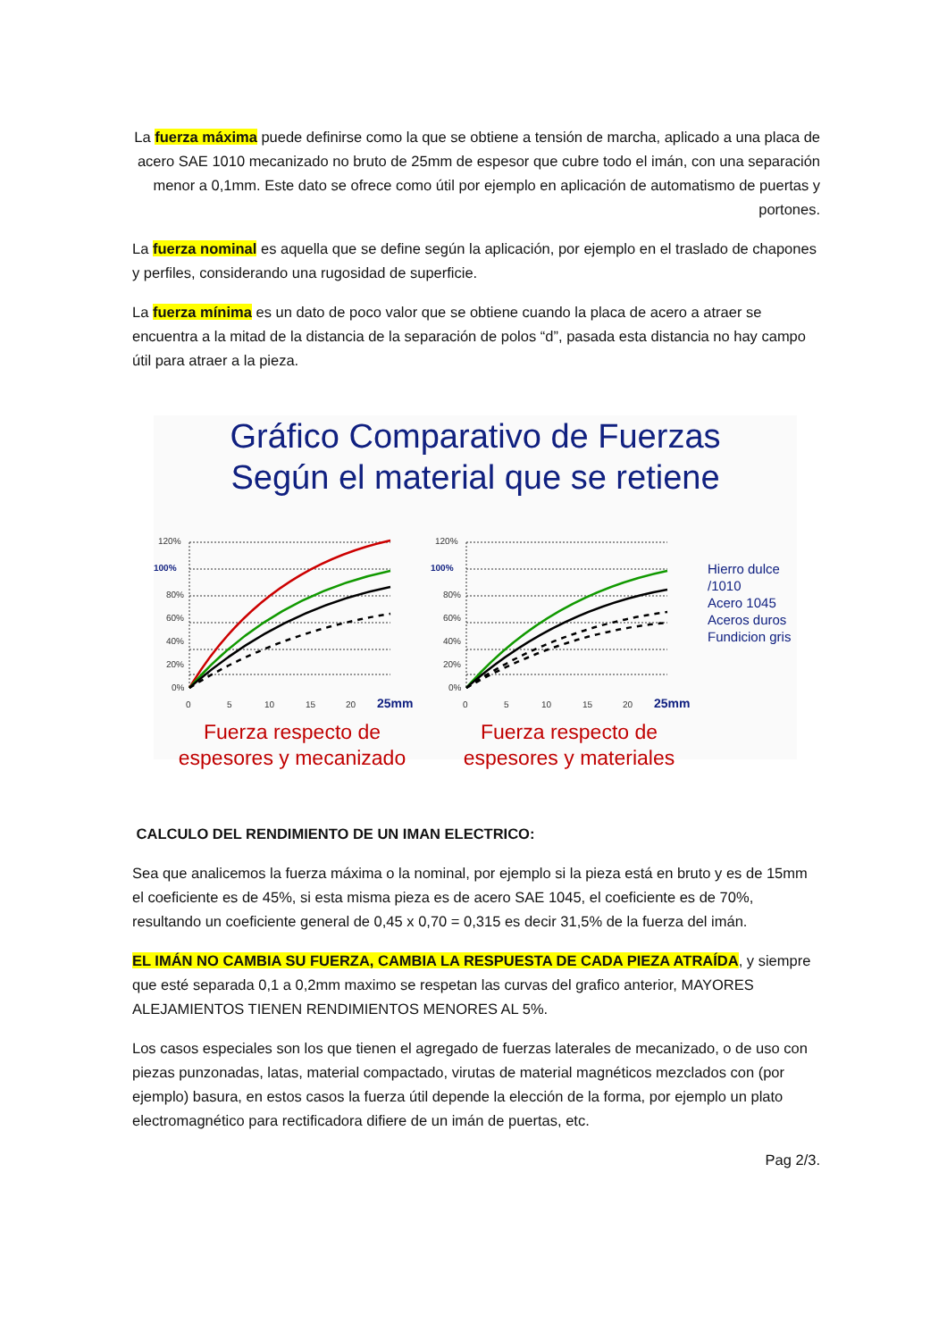La fuerza máxima puede definirse como la que se obtiene a tensión de marcha, aplicado a una placa de acero SAE 1010 mecanizado no bruto de 25mm de espesor que cubre todo el imán, con una separación menor a 0,1mm. Este dato se ofrece como útil por ejemplo en aplicación de automatismo de puertas y portones.
La fuerza nominal es aquella que se define según la aplicación, por ejemplo en el traslado de chapones y perfiles, considerando una rugosidad de superficie.
La fuerza mínima es un dato de poco valor que se obtiene cuando la placa de acero a atraer se encuentra a la mitad de la distancia de la separación de polos “d”, pasada esta distancia no hay campo útil para atraer a la pieza.
Gráfico Comparativo de Fuerzas
Según el material que se retiene
120%
100%
80%
60%
40%
20%
0%
0
5
10
15
20
25mm
Fuerza respecto de
espesores y mecanizado
120%
100%
80%
60%
40%
20%
0%
0
5
10
15
20
25mm
Fuerza respecto de
espesores y materiales
Hierro dulce /1010
Acero 1045
Aceros duros
Fundicion gris
CALCULO DEL RENDIMIENTO DE UN IMAN ELECTRICO:
Sea que analicemos la fuerza máxima o la nominal, por ejemplo si la pieza está en bruto y es de 15mm el coeficiente es de 45%, si esta misma pieza es de acero SAE 1045, el coeficiente es de 70%, resultando un coeficiente general de 0,45 x 0,70 = 0,315 es decir 31,5% de la fuerza del imán.
EL IMÁN NO CAMBIA SU FUERZA, CAMBIA LA RESPUESTA DE CADA PIEZA ATRAÍDA, y siempre que esté separada 0,1 a 0,2mm maximo se respetan las curvas del grafico anterior, MAYORES ALEJAMIENTOS TIENEN RENDIMIENTOS MENORES AL 5%.
Los casos especiales son los que tienen el agregado de fuerzas laterales de mecanizado, o de uso con piezas punzonadas, latas, material compactado, virutas de material magnéticos mezclados con (por ejemplo) basura, en estos casos la fuerza útil depende la elección de la forma, por ejemplo un plato electromagnético para rectificadora difiere de un imán de puertas, etc.
Pag 2/3.